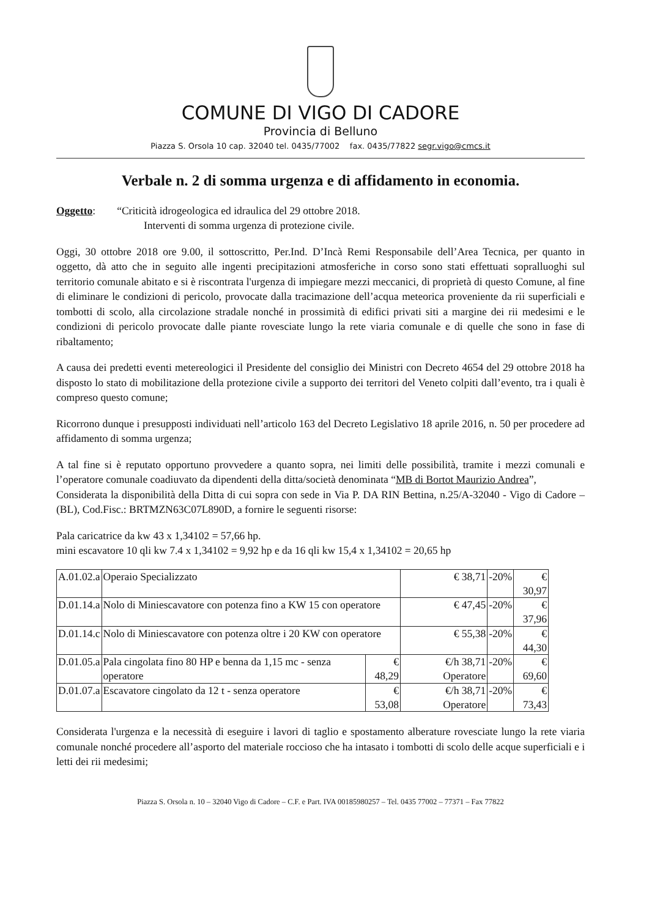COMUNE DI VIGO DI CADORE
Provincia di Belluno
Piazza S. Orsola 10 cap. 32040 tel. 0435/77002 fax. 0435/77822 segr.vigo@cmcs.it
Verbale n. 2 di somma urgenza e di affidamento in economia.
Oggetto: “Criticità idrogeologica ed idraulica del 29 ottobre 2018.
Interventi di somma urgenza di protezione civile.
Oggi, 30 ottobre 2018 ore 9.00, il sottoscritto, Per.Ind. D’Incà Remi Responsabile dell’Area Tecnica, per quanto in oggetto, dà atto che in seguito alle ingenti precipitazioni atmosferiche in corso sono stati effettuati sopralluoghi sul territorio comunale abitato e si è riscontrata l'urgenza di impiegare mezzi meccanici, di proprietà di questo Comune, al fine di eliminare le condizioni di pericolo, provocate dalla tracimazione dell’acqua meteorica proveniente da rii superficiali e tombotti di scolo, alla circolazione stradale nonché in prossimità di edifici privati siti a margine dei rii medesimi e le condizioni di pericolo provocate dalle piante rovesciate lungo la rete viaria comunale e di quelle che sono in fase di ribaltamento;
A causa dei predetti eventi metereologici il Presidente del consiglio dei Ministri con Decreto 4654 del 29 ottobre 2018 ha disposto lo stato di mobilitazione della protezione civile a supporto dei territori del Veneto colpiti dall’evento, tra i quali è compreso questo comune;
Ricorrono dunque i presupposti individuati nell’articolo 163 del Decreto Legislativo 18 aprile 2016, n. 50 per procedere ad affidamento di somma urgenza;
A tal fine si è reputato opportuno provvedere a quanto sopra, nei limiti delle possibilità, tramite i mezzi comunali e l’operatore comunale coadiuvato da dipendenti della ditta/società denominata “MB di Bortot Maurizio Andrea”,
Considerata la disponibilità della Ditta di cui sopra con sede in Via P. DA RIN Bettina, n.25/A-32040 - Vigo di Cadore – (BL), Cod.Fisc.: BRTMZN63C07L890D, a fornire le seguenti risorse:
Pala caricatrice da kw 43 x 1,34102 = 57,66 hp.
mini escavatore 10 qli kw 7.4 x 1,34102 = 9,92 hp e da 16 qli kw 15,4 x 1,34102 = 20,65 hp
| A.01.02.a | Operaio Specializzato | | € 38,71 | -20% | € 30,97 |
| D.01.14.a | Nolo di Miniescavatore con potenza fino a KW 15 con operatore | | € 47,45 | -20% | € 37,96 |
| D.01.14.c | Nolo di Miniescavatore con potenza oltre i 20 KW con operatore | | € 55,38 | -20% | € 44,30 |
| D.01.05.a | Pala cingolata fino 80 HP e benna da 1,15 mc - senza operatore | € 48,29 | €/h 38,71 Operatore | -20% | € 69,60 |
| D.01.07.a | Escavatore cingolato da 12 t - senza operatore | € 53,08 | €/h 38,71 Operatore | -20% | € 73,43 |
Considerata l'urgenza e la necessità di eseguire i lavori di taglio e spostamento alberature rovesciate lungo la rete viaria comunale nonché procedere all’asporto del materiale roccioso che ha intasato i tombotti di scolo delle acque superficiali e i letti dei rii medesimi;
Piazza S. Orsola n. 10 – 32040 Vigo di Cadore – C.F. e Part. IVA 00185980257 – Tel. 0435 77002 – 77371 – Fax 77822